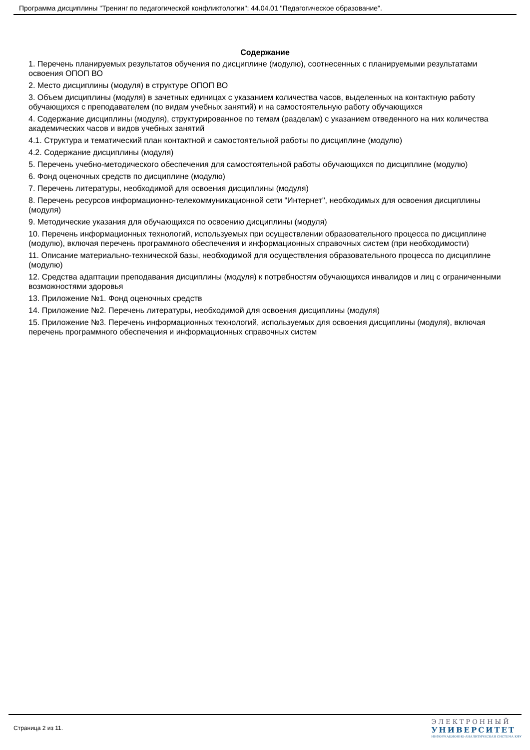Программа дисциплины "Тренинг по педагогической конфликтологии"; 44.04.01 "Педагогическое образование".
Содержание
1. Перечень планируемых результатов обучения по дисциплине (модулю), соотнесенных с планируемыми результатами освоения ОПОП ВО
2. Место дисциплины (модуля) в структуре ОПОП ВО
3. Объем дисциплины (модуля) в зачетных единицах с указанием количества часов, выделенных на контактную работу обучающихся с преподавателем (по видам учебных занятий) и на самостоятельную работу обучающихся
4. Содержание дисциплины (модуля), структурированное по темам (разделам) с указанием отведенного на них количества академических часов и видов учебных занятий
4.1. Структура и тематический план контактной и самостоятельной работы по дисциплине (модулю)
4.2. Содержание дисциплины (модуля)
5. Перечень учебно-методического обеспечения для самостоятельной работы обучающихся по дисциплине (модулю)
6. Фонд оценочных средств по дисциплине (модулю)
7. Перечень литературы, необходимой для освоения дисциплины (модуля)
8. Перечень ресурсов информационно-телекоммуникационной сети "Интернет", необходимых для освоения дисциплины (модуля)
9. Методические указания для обучающихся по освоению дисциплины (модуля)
10. Перечень информационных технологий, используемых при осуществлении образовательного процесса по дисциплине (модулю), включая перечень программного обеспечения и информационных справочных систем (при необходимости)
11. Описание материально-технической базы, необходимой для осуществления образовательного процесса по дисциплине (модулю)
12. Средства адаптации преподавания дисциплины (модуля) к потребностям обучающихся инвалидов и лиц с ограниченными возможностями здоровья
13. Приложение №1. Фонд оценочных средств
14. Приложение №2. Перечень литературы, необходимой для освоения дисциплины (модуля)
15. Приложение №3. Перечень информационных технологий, используемых для освоения дисциплины (модуля), включая перечень программного обеспечения и информационных справочных систем
Страница 2 из 11.
ЭЛЕКТРОННЫЙ
УНИВЕРСИТЕТ
ИНФОРМАЦИОННО-АНАЛИТИЧЕСКАЯ СИСТЕМА КФУ